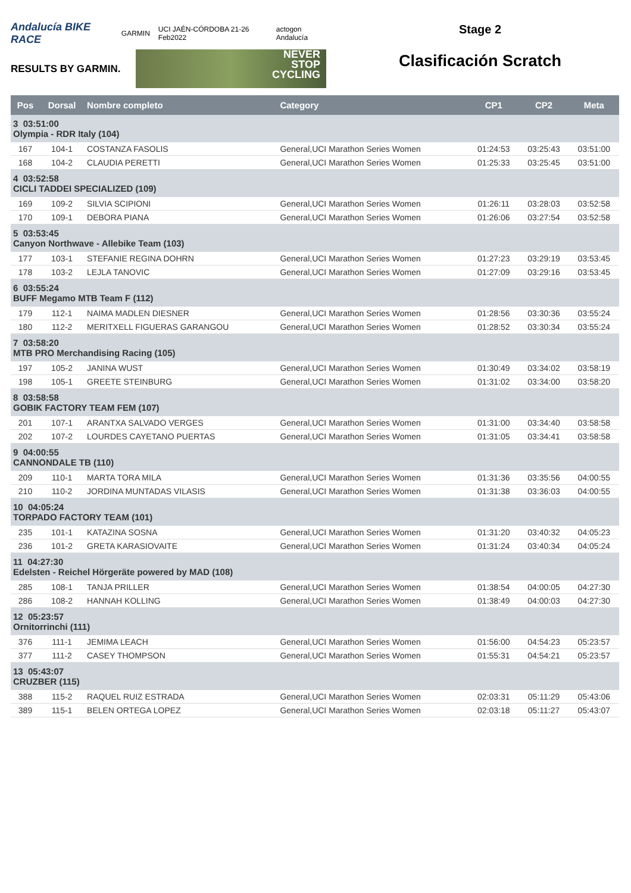Andalucía BIKE RACE GARMIN UCI JAÉN-CÓRDOBA 21-26 Feb2022 actogon Andalucía
RESULTS BY GARMIN.
NEVER
STOP
CYCLING
Stage 2
Clasificación Scratch
| Pos | Dorsal | Nombre completo | Category | CP1 | CP2 | Meta |
| --- | --- | --- | --- | --- | --- | --- |
| 3 03:51:00 Olympia - RDR Italy (104) | | | | | | |
| 167 | 104-1 | COSTANZA FASOLIS | General,UCI Marathon Series Women | 01:24:53 | 03:25:43 | 03:51:00 |
| 168 | 104-2 | CLAUDIA PERETTI | General,UCI Marathon Series Women | 01:25:33 | 03:25:45 | 03:51:00 |
| 4 03:52:58 CICLI TADDEI SPECIALIZED (109) | | | | | | |
| 169 | 109-2 | SILVIA SCIPIONI | General,UCI Marathon Series Women | 01:26:11 | 03:28:03 | 03:52:58 |
| 170 | 109-1 | DEBORA PIANA | General,UCI Marathon Series Women | 01:26:06 | 03:27:54 | 03:52:58 |
| 5 03:53:45 Canyon Northwave - Allebike Team (103) | | | | | | |
| 177 | 103-1 | STEFANIE REGINA DOHRN | General,UCI Marathon Series Women | 01:27:23 | 03:29:19 | 03:53:45 |
| 178 | 103-2 | LEJLA TANOVIC | General,UCI Marathon Series Women | 01:27:09 | 03:29:16 | 03:53:45 |
| 6 03:55:24 BUFF Megamo MTB Team F (112) | | | | | | |
| 179 | 112-1 | NAIMA MADLEN DIESNER | General,UCI Marathon Series Women | 01:28:56 | 03:30:36 | 03:55:24 |
| 180 | 112-2 | MERITXELL FIGUERAS GARANGOU | General,UCI Marathon Series Women | 01:28:52 | 03:30:34 | 03:55:24 |
| 7 03:58:20 MTB PRO Merchandising Racing (105) | | | | | | |
| 197 | 105-2 | JANINA WUST | General,UCI Marathon Series Women | 01:30:49 | 03:34:02 | 03:58:19 |
| 198 | 105-1 | GREETE STEINBURG | General,UCI Marathon Series Women | 01:31:02 | 03:34:00 | 03:58:20 |
| 8 03:58:58 GOBIK FACTORY TEAM FEM (107) | | | | | | |
| 201 | 107-1 | ARANTXA SALVADO VERGES | General,UCI Marathon Series Women | 01:31:00 | 03:34:40 | 03:58:58 |
| 202 | 107-2 | LOURDES CAYETANO PUERTAS | General,UCI Marathon Series Women | 01:31:05 | 03:34:41 | 03:58:58 |
| 9 04:00:55 CANNONDALE TB (110) | | | | | | |
| 209 | 110-1 | MARTA TORA MILA | General,UCI Marathon Series Women | 01:31:36 | 03:35:56 | 04:00:55 |
| 210 | 110-2 | JORDINA MUNTADAS VILASIS | General,UCI Marathon Series Women | 01:31:38 | 03:36:03 | 04:00:55 |
| 10 04:05:24 TORPADO FACTORY TEAM (101) | | | | | | |
| 235 | 101-1 | KATAZINA SOSNA | General,UCI Marathon Series Women | 01:31:20 | 03:40:32 | 04:05:23 |
| 236 | 101-2 | GRETA KARASIOVAITE | General,UCI Marathon Series Women | 01:31:24 | 03:40:34 | 04:05:24 |
| 11 04:27:30 Edelsten - Reichel Hörgeräte powered by MAD (108) | | | | | | |
| 285 | 108-1 | TANJA PRILLER | General,UCI Marathon Series Women | 01:38:54 | 04:00:05 | 04:27:30 |
| 286 | 108-2 | HANNAH KOLLING | General,UCI Marathon Series Women | 01:38:49 | 04:00:03 | 04:27:30 |
| 12 05:23:57 Ornitorrinchi (111) | | | | | | |
| 376 | 111-1 | JEMIMA LEACH | General,UCI Marathon Series Women | 01:56:00 | 04:54:23 | 05:23:57 |
| 377 | 111-2 | CASEY THOMPSON | General,UCI Marathon Series Women | 01:55:31 | 04:54:21 | 05:23:57 |
| 13 05:43:07 CRUZBER (115) | | | | | | |
| 388 | 115-2 | RAQUEL RUIZ ESTRADA | General,UCI Marathon Series Women | 02:03:31 | 05:11:29 | 05:43:06 |
| 389 | 115-1 | BELEN ORTEGA LOPEZ | General,UCI Marathon Series Women | 02:03:18 | 05:11:27 | 05:43:07 |